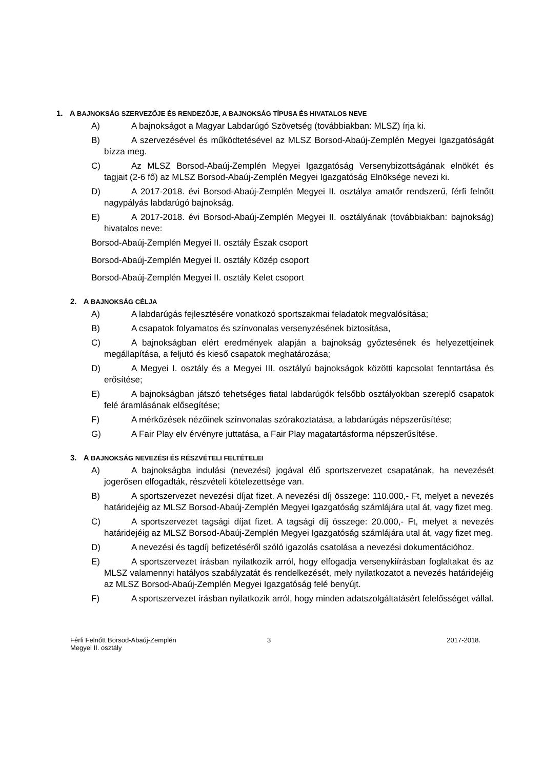1. A BAJNOKSÁG SZERVEZŐJE ÉS RENDEZŐJE, A BAJNOKSÁG TÍPUSA ÉS HIVATALOS NEVE
A) A bajnokságot a Magyar Labdarúgó Szövetség (továbbiakban: MLSZ) írja ki.
B) A szervezésével és működtetésével az MLSZ Borsod-Abaúj-Zemplén Megyei Igazgatóságát bízza meg.
C) Az MLSZ Borsod-Abaúj-Zemplén Megyei Igazgatóság Versenybizottságának elnökét és tagjait (2-6 fő) az MLSZ Borsod-Abaúj-Zemplén Megyei Igazgatóság Elnöksége nevezi ki.
D) A 2017-2018. évi Borsod-Abaúj-Zemplén Megyei II. osztálya amatőr rendszerű, férfi felnőtt nagypályás labdarúgó bajnokság.
E) A 2017-2018. évi Borsod-Abaúj-Zemplén Megyei II. osztályának (továbbiakban: bajnokság) hivatalos neve:
Borsod-Abaúj-Zemplén Megyei II. osztály Észak csoport
Borsod-Abaúj-Zemplén Megyei II. osztály Közép csoport
Borsod-Abaúj-Zemplén Megyei II. osztály Kelet csoport
2. A BAJNOKSÁG CÉLJA
A) A labdarúgás fejlesztésére vonatkozó sportszakmai feladatok megvalósítása;
B) A csapatok folyamatos és színvonalas versenyzésének biztosítása,
C) A bajnokságban elért eredmények alapján a bajnokság győztesének és helyezettjeinek megállapítása, a feljutó és kieső csapatok meghatározása;
D) A Megyei I. osztály és a Megyei III. osztályú bajnokságok közötti kapcsolat fenntartása és erősítése;
E) A bajnokságban játszó tehetséges fiatal labdarúgók felsőbb osztályokban szereplő csapatok felé áramlásának elősegítése;
F) A mérkőzések nézőinek színvonalas szórakoztatása, a labdarúgás népszerűsítése;
G) A Fair Play elv érvényre juttatása, a Fair Play magatartásforma népszerűsítése.
3. A BAJNOKSÁG NEVEZÉSI ÉS RÉSZVÉTELI FELTÉTELEI
A) A bajnokságba indulási (nevezési) jogával élő sportszervezet csapatának, ha nevezését jogerősen elfogadták, részvételi kötelezettsége van.
B) A sportszervezet nevezési díjat fizet. A nevezési díj összege: 110.000,- Ft, melyet a nevezés határidejéig az MLSZ Borsod-Abaúj-Zemplén Megyei Igazgatóság számlájára utal át, vagy fizet meg.
C) A sportszervezet tagsági díjat fizet. A tagsági díj összege: 20.000,- Ft, melyet a nevezés határidejéig az MLSZ Borsod-Abaúj-Zemplén Megyei Igazgatóság számlájára utal át, vagy fizet meg.
D) A nevezési és tagdíj befizetéséről szóló igazolás csatolása a nevezési dokumentációhoz.
E) A sportszervezet írásban nyilatkozik arról, hogy elfogadja versenykiírásban foglaltakat és az MLSZ valamennyi hatályos szabályzatát és rendelkezését, mely nyilatkozatot a nevezés határidejéig az MLSZ Borsod-Abaúj-Zemplén Megyei Igazgatóság felé benyújt.
F) A sportszervezet írásban nyilatkozik arról, hogy minden adatszolgáltatásért felelősséget vállal.
Férfi Felnőtt Borsod-Abaúj-Zemplén Megyei II. osztály
3 2017-2018.